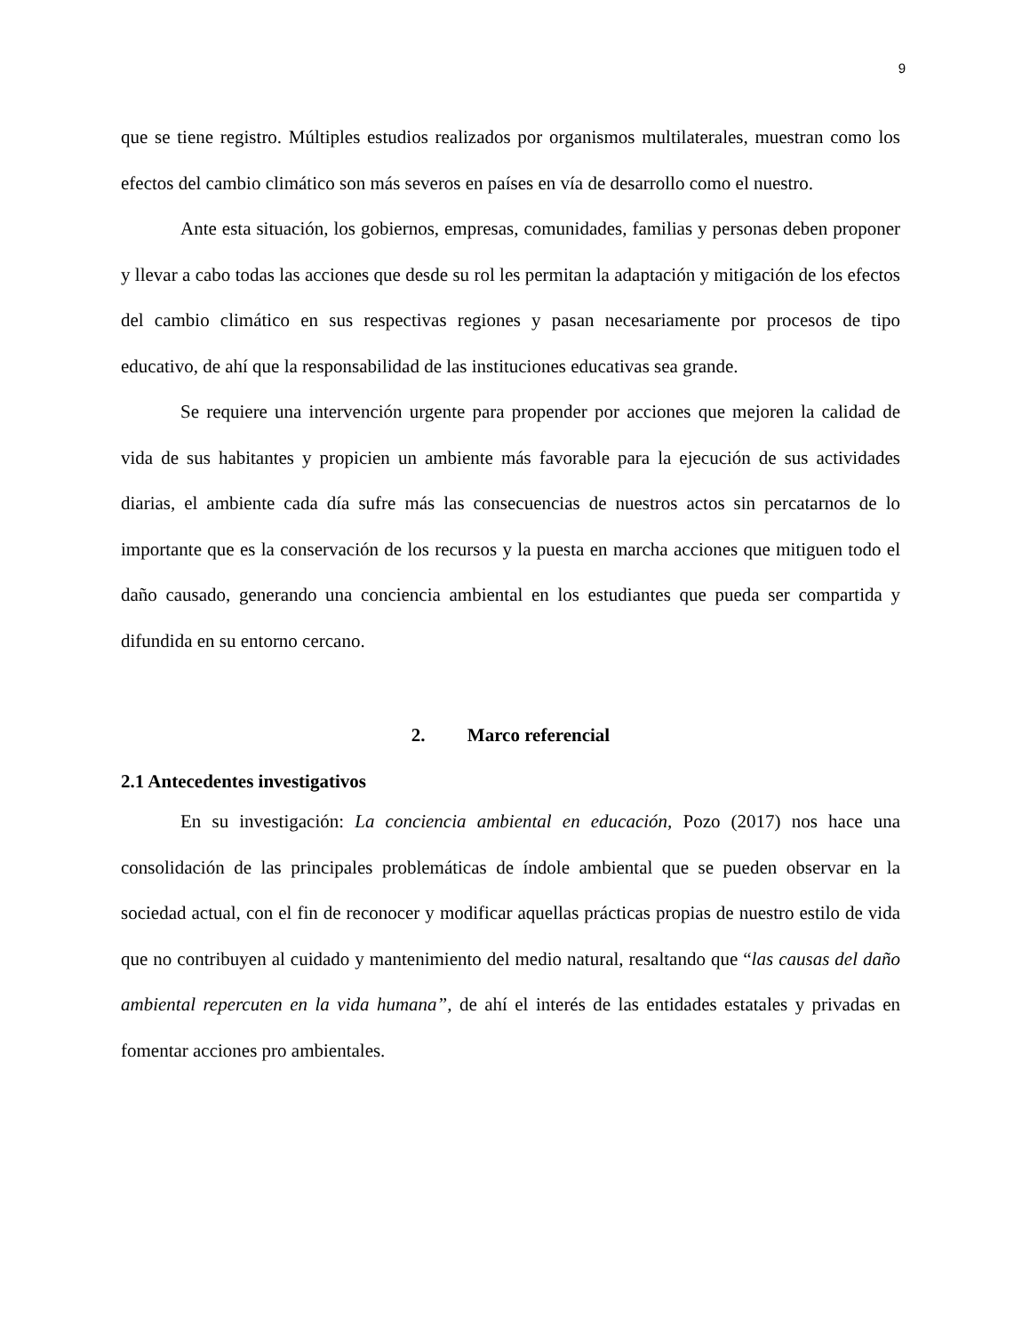9
que se tiene registro. Múltiples estudios realizados por organismos multilaterales, muestran como los efectos del cambio climático son más severos en países en vía de desarrollo como el nuestro.
Ante esta situación, los gobiernos, empresas, comunidades, familias y personas deben proponer y llevar a cabo todas las acciones que desde su rol les permitan la adaptación y mitigación de los efectos del cambio climático en sus respectivas regiones y pasan necesariamente por procesos de tipo educativo, de ahí que la responsabilidad de las instituciones educativas sea grande.
Se requiere una intervención urgente para propender por acciones que mejoren la calidad de vida de sus habitantes y propicien un ambiente más favorable para la ejecución de sus actividades diarias, el ambiente cada día sufre más las consecuencias de nuestros actos sin percatarnos de lo importante que es la conservación de los recursos y la puesta en marcha acciones que mitiguen todo el daño causado, generando una conciencia ambiental en los estudiantes que pueda ser compartida y difundida en su entorno cercano.
2. Marco referencial
2.1 Antecedentes investigativos
En su investigación: La conciencia ambiental en educación, Pozo (2017) nos hace una consolidación de las principales problemáticas de índole ambiental que se pueden observar en la sociedad actual, con el fin de reconocer y modificar aquellas prácticas propias de nuestro estilo de vida que no contribuyen al cuidado y mantenimiento del medio natural, resaltando que “las causas del daño ambiental repercuten en la vida humana”, de ahí el interés de las entidades estatales y privadas en fomentar acciones pro ambientales.